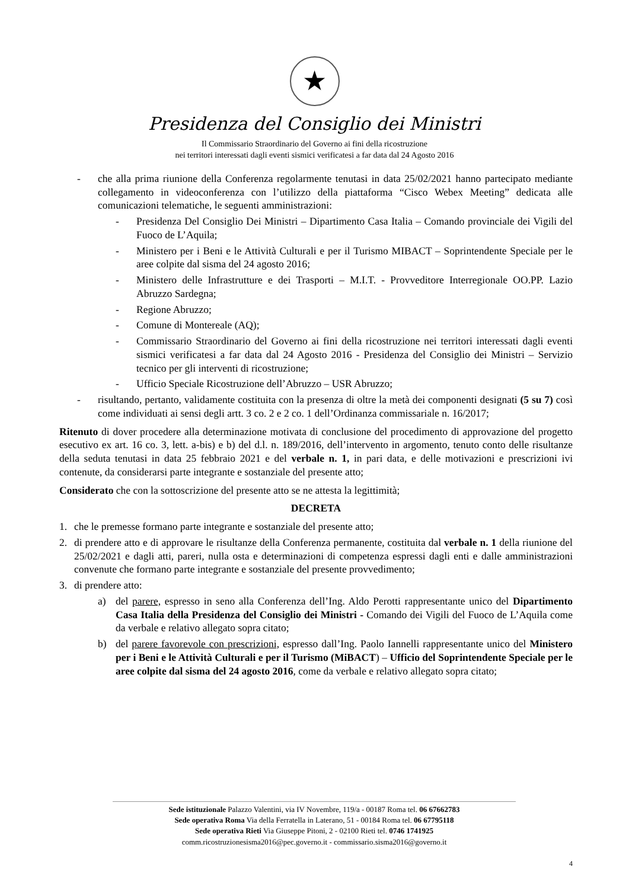★
Presidenza del Consiglio dei Ministri
Il Commissario Straordinario del Governo ai fini della ricostruzione
nei territori interessati dagli eventi sismici verificatesi a far data dal 24 Agosto 2016
- che alla prima riunione della Conferenza regolarmente tenutasi in data 25/02/2021 hanno partecipato mediante collegamento in videoconferenza con l’utilizzo della piattaforma “Cisco Webex Meeting” dedicata alle comunicazioni telematiche, le seguenti amministrazioni:
- Presidenza Del Consiglio Dei Ministri – Dipartimento Casa Italia – Comando provinciale dei Vigili del Fuoco de L’Aquila;
- Ministero per i Beni e le Attività Culturali e per il Turismo MIBACT – Soprintendente Speciale per le aree colpite dal sisma del 24 agosto 2016;
- Ministero delle Infrastrutture e dei Trasporti – M.I.T. - Provveditore Interregionale OO.PP. Lazio Abruzzo Sardegna;
- Regione Abruzzo;
- Comune di Montereale (AQ);
- Commissario Straordinario del Governo ai fini della ricostruzione nei territori interessati dagli eventi sismici verificatesi a far data dal 24 Agosto 2016 - Presidenza del Consiglio dei Ministri – Servizio tecnico per gli interventi di ricostruzione;
- Ufficio Speciale Ricostruzione dell’Abruzzo – USR Abruzzo;
- risultando, pertanto, validamente costituita con la presenza di oltre la metà dei componenti designati (5 su 7) così come individuati ai sensi degli artt. 3 co. 2 e 2 co. 1 dell’Ordinanza commissariale n. 16/2017;
Ritenuto di dover procedere alla determinazione motivata di conclusione del procedimento di approvazione del progetto esecutivo ex art. 16 co. 3, lett. a-bis) e b) del d.l. n. 189/2016, dell’intervento in argomento, tenuto conto delle risultanze della seduta tenutasi in data 25 febbraio 2021 e del verbale n. 1, in pari data, e delle motivazioni e prescrizioni ivi contenute, da considerarsi parte integrante e sostanziale del presente atto;
Considerato che con la sottoscrizione del presente atto se ne attesta la legittimità;
DECRETA
1. che le premesse formano parte integrante e sostanziale del presente atto;
2. di prendere atto e di approvare le risultanze della Conferenza permanente, costituita dal verbale n. 1 della riunione del 25/02/2021 e dagli atti, pareri, nulla osta e determinazioni di competenza espressi dagli enti e dalle amministrazioni convenute che formano parte integrante e sostanziale del presente provvedimento;
3. di prendere atto:
a) del parere, espresso in seno alla Conferenza dell’Ing. Aldo Perotti rappresentante unico del Dipartimento Casa Italia della Presidenza del Consiglio dei Ministri - Comando dei Vigili del Fuoco de L’Aquila come da verbale e relativo allegato sopra citato;
b) del parere favorevole con prescrizioni, espresso dall’Ing. Paolo Iannelli rappresentante unico del Ministero per i Beni e le Attività Culturali e per il Turismo (MiBACT) – Ufficio del Soprintendente Speciale per le aree colpite dal sisma del 24 agosto 2016, come da verbale e relativo allegato sopra citato;
Sede istituzionale Palazzo Valentini, via IV Novembre, 119/a - 00187 Roma tel. 06 67662783
Sede operativa Roma Via della Ferratella in Laterano, 51 - 00184 Roma tel. 06 67795118
Sede operativa Rieti Via Giuseppe Pitoni, 2 - 02100 Rieti tel. 0746 1741925
comm.ricostruzionesisma2016@pec.governo.it - commissario.sisma2016@governo.it
4